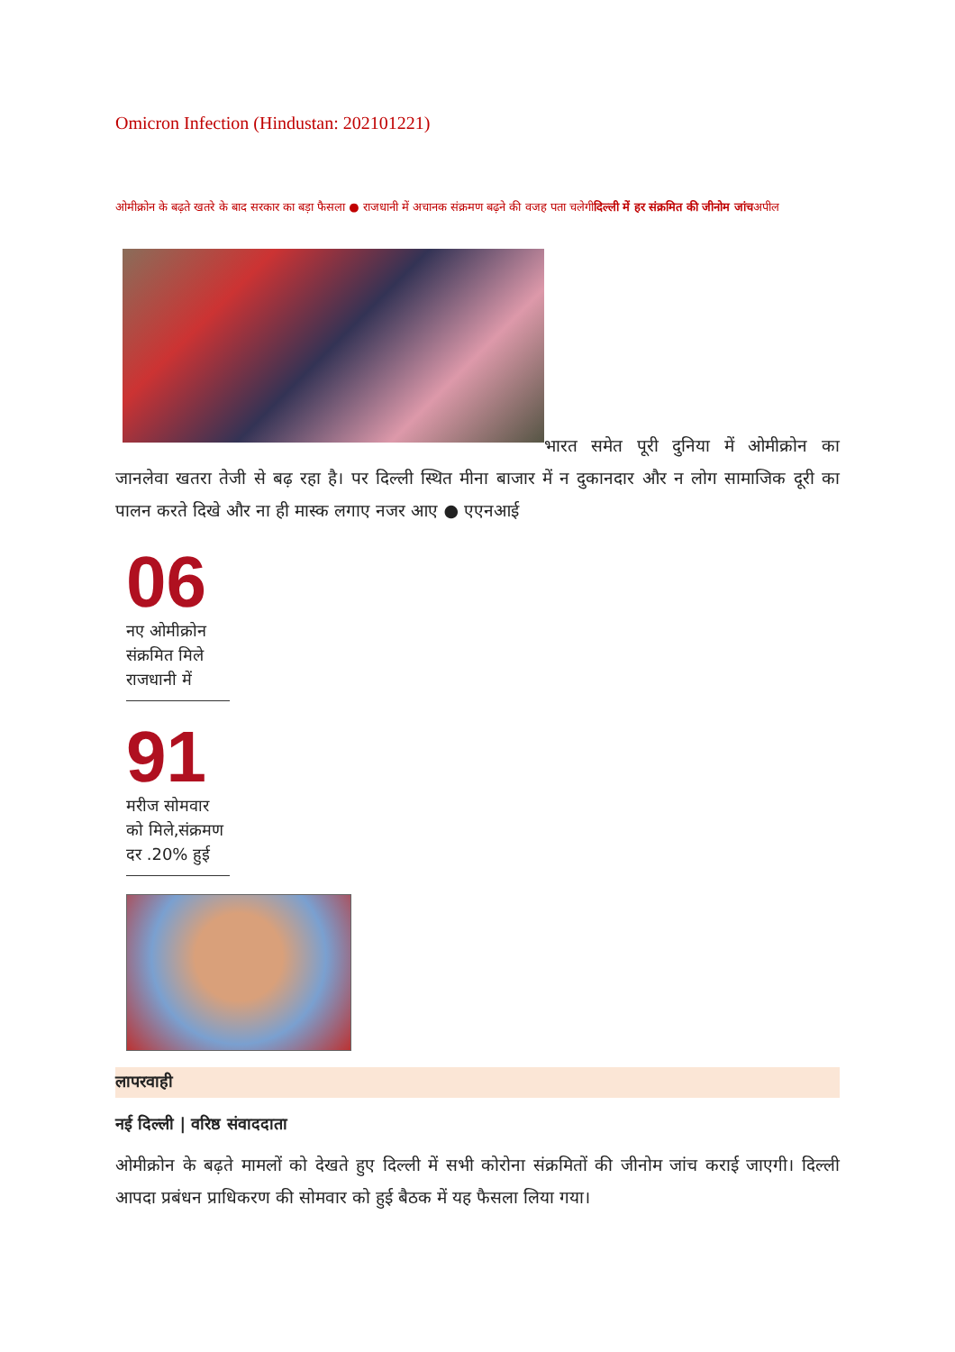Omicron Infection (Hindustan: 202101221)
ओमीक्रोन के बढ़ते खतरे के बाद सरकार का बड़ा फैसला ● राजधानी में अचानक संक्रमण बढ़ने की वजह पता चलेगीदिल्ली में हर संक्रमित की जीनोम जांचअपील
भारत समेत पूरी दुनिया में ओमीक्रोन का जानलेवा खतरा तेजी से बढ़ रहा है। पर दिल्ली स्थित मीना बाजार में न दुकानदार और न लोग सामाजिक दूरी का पालन करते दिखे और ना ही मास्क लगाए नजर आए ● एएनआई
06
नए ओमीक्रोन
संक्रमित मिले
राजधानी में
91
मरीज सोमवार
को मिले,संक्रमण
दर .20% हुई
लापरवाही
नई दिल्ली | वरिष्ठ संवाददाता
ओमीक्रोन के बढ़ते मामलों को देखते हुए दिल्ली में सभी कोरोना संक्रमितों की जीनोम जांच कराई जाएगी। दिल्ली आपदा प्रबंधन प्राधिकरण की सोमवार को हुई बैठक में यह फैसला लिया गया।